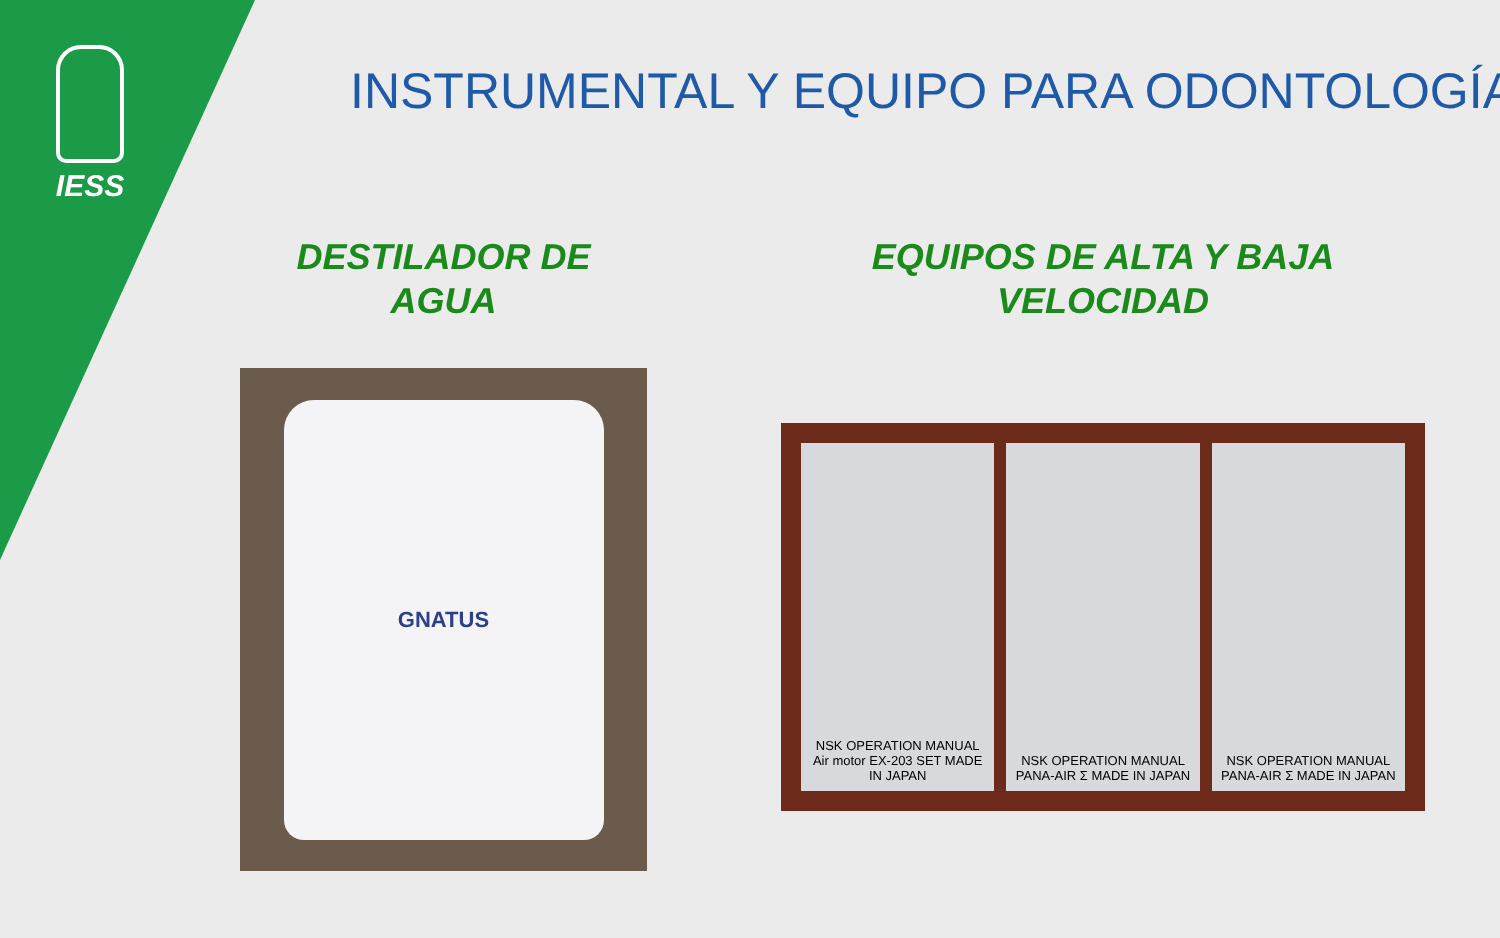IESS INSTRUMENTAL Y EQUIPO PARA ODONTOLOGÍA
DESTILADOR DE
AGUA
GNATUS
EQUIPOS DE ALTA Y BAJA
VELOCIDAD
NSK OPERATION MANUAL Air motor EX-203 SET MADE IN JAPAN
NSK OPERATION MANUAL PANA-AIR Σ MADE IN JAPAN
NSK OPERATION MANUAL PANA-AIR Σ MADE IN JAPAN